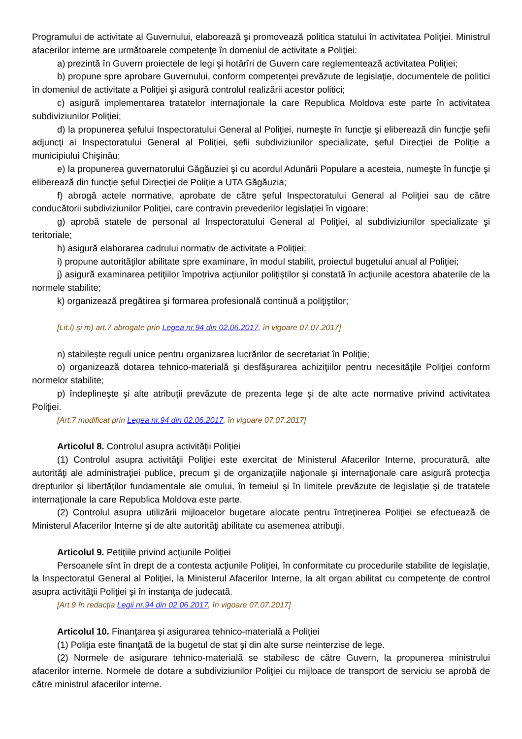Programului de activitate al Guvernului, elaborează şi promovează politica statului în activitatea Poliţiei. Ministrul afacerilor interne are următoarele competenţe în domeniul de activitate a Poliţiei:
a) prezintă în Guvern proiectele de legi şi hotărîri de Guvern care reglementează activitatea Poliţiei;
b) propune spre aprobare Guvernului, conform competenţei prevăzute de legislaţie, documentele de politici în domeniul de activitate a Poliţiei şi asigură controlul realizării acestor politici;
c) asigură implementarea tratatelor internaţionale la care Republica Moldova este parte în activitatea subdiviziunilor Poliţiei;
d) la propunerea şefului Inspectoratului General al Poliţiei, numeşte în funcţie şi eliberează din funcţie şefii adjuncţi ai Inspectoratului General al Poliţiei, şefii subdiviziunilor specializate, şeful Direcţiei de Poliţie a municipiului Chişinău;
e) la propunerea guvernatorului Găgăuziei şi cu acordul Adunării Populare a acesteia, numeşte în funcţie şi eliberează din funcţie şeful Direcţiei de Poliţie a UTA Găgăuzia;
f) abrogă actele normative, aprobate de către şeful Inspectoratului General al Poliţiei sau de către conducătorii subdiviziunilor Poliţiei, care contravin prevederilor legislaţiei în vigoare;
g) aprobă statele de personal al Inspectoratului General al Poliţiei, al subdiviziunilor specializate şi teritoriale;
h) asigură elaborarea cadrului normativ de activitate a Poliţiei;
i) propune autorităţilor abilitate spre examinare, în modul stabilit, proiectul bugetului anual al Poliţiei;
j) asigură examinarea petiţiilor împotriva acţiunilor poliţiştilor şi constată în acţiunile acestora abaterile de la normele stabilite;
k) organizează pregătirea şi formarea profesională continuă a poliţiştilor;
[Lit.l) şi m) art.7 abrogate prin Legea nr.94 din 02.06.2017, în vigoare 07.07.2017]
n) stabileşte reguli unice pentru organizarea lucrărilor de secretariat în Poliţie;
o) organizează dotarea tehnico-materială şi desfăşurarea achiziţiilor pentru necesităţile Poliţiei conform normelor stabilite;
p) îndeplineşte şi alte atribuţii prevăzute de prezenta lege şi de alte acte normative privind activitatea Poliţiei.
[Art.7 modificat prin Legea nr.94 din 02.06.2017, în vigoare 07.07.2017]
Articolul 8. Controlul asupra activităţii Poliţiei
(1) Controlul asupra activităţii Poliţiei este exercitat de Ministerul Afacerilor Interne, procuratură, alte autorităţi ale administraţiei publice, precum şi de organizaţiile naţionale şi internaţionale care asigură protecţia drepturilor şi libertăţilor fundamentale ale omului, în temeiul şi în limitele prevăzute de legislaţie şi de tratatele internaţionale la care Republica Moldova este parte.
(2) Controlul asupra utilizării mijloacelor bugetare alocate pentru întreţinerea Poliţiei se efectuează de Ministerul Afacerilor Interne şi de alte autorităţi abilitate cu asemenea atribuţii.
Articolul 9. Petiţiile privind acţiunile Poliţiei
Persoanele sînt în drept de a contesta acţiunile Poliţiei, în conformitate cu procedurile stabilite de legislaţie, la Inspectoratul General al Poliţiei, la Ministerul Afacerilor Interne, la alt organ abilitat cu competenţe de control asupra activităţii Poliţiei şi în instanţa de judecată.
[Art.9 în redacţia Legii nr.94 din 02.06.2017, în vigoare 07.07.2017]
Articolul 10. Finanţarea şi asigurarea tehnico-materială a Poliţiei
(1) Poliţia este finanţată de la bugetul de stat şi din alte surse neinterzise de lege.
(2) Normele de asigurare tehnico-materială se stabilesc de către Guvern, la propunerea ministrului afacerilor interne. Normele de dotare a subdiviziunilor Poliţiei cu mijloace de transport de serviciu se aprobă de către ministrul afacerilor interne.